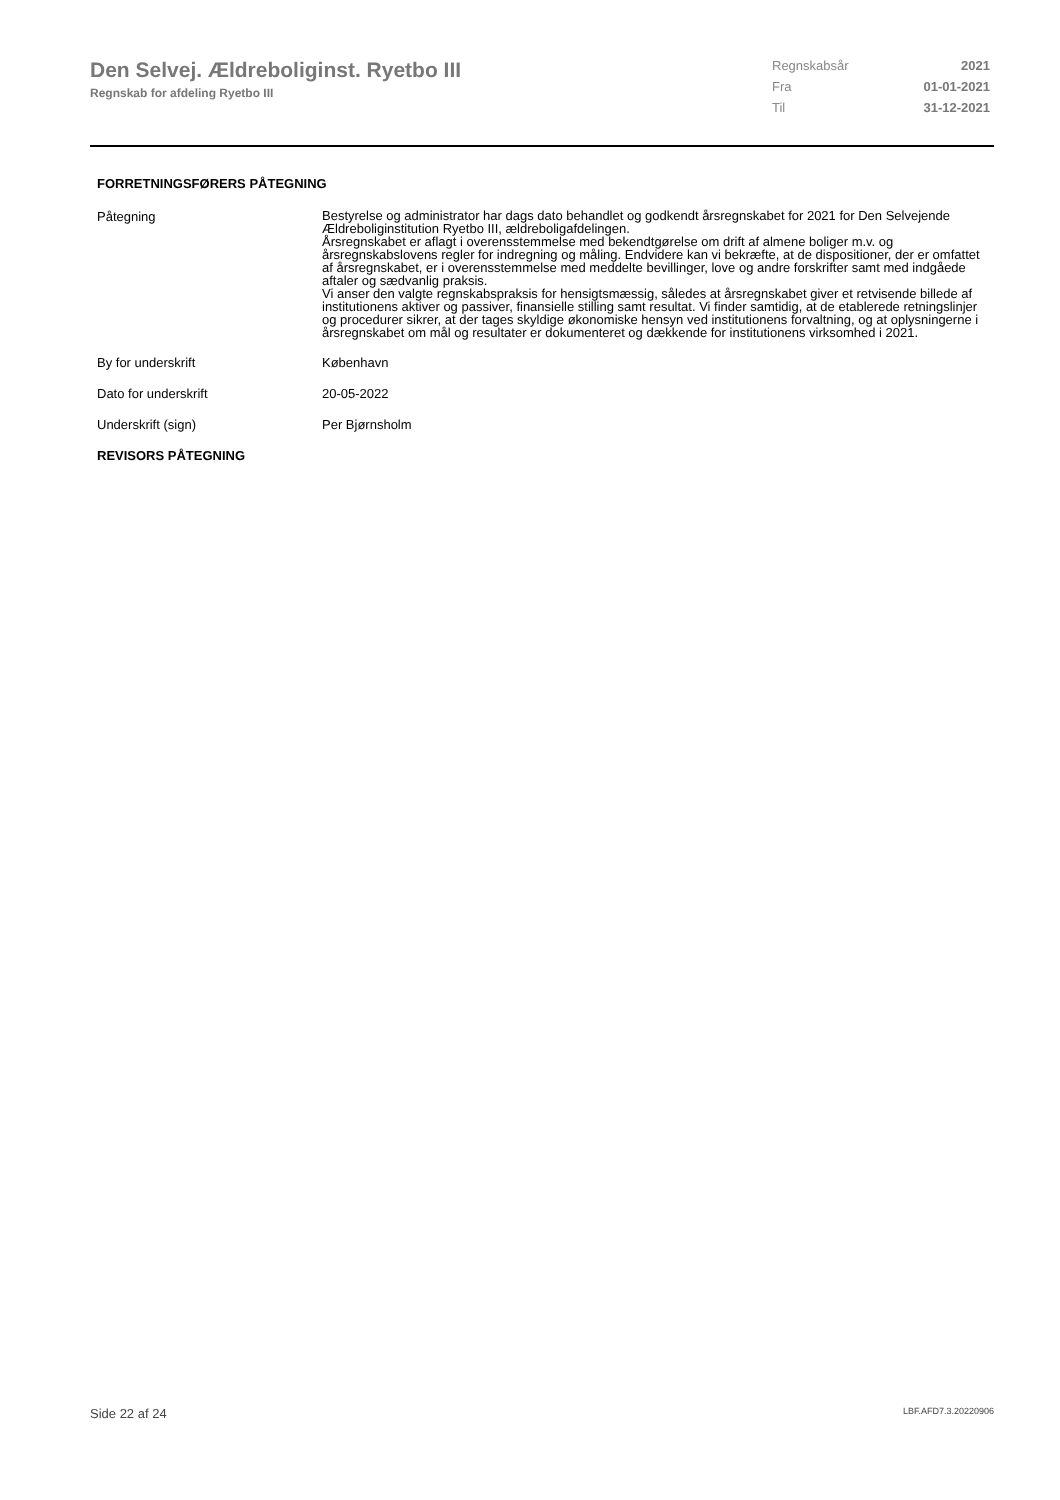Den Selvej. Ældreboliginst. Ryetbo III
Regnskab for afdeling Ryetbo III
Regnskabsår 2021
Fra 01-01-2021
Til 31-12-2021
FORRETNINGSFØRERS PÅTEGNING
Påtegning
Bestyrelse og administrator har dags dato behandlet og godkendt årsregnskabet for 2021 for Den Selvejende Ældreboliginstitution Ryetbo III, ældreboligafdelingen.
Årsregnskabet er aflagt i overensstemmelse med bekendtgørelse om drift af almene boliger m.v. og årsregnskabslovens regler for indregning og måling. Endvidere kan vi bekræfte, at de dispositioner, der er omfattet af årsregnskabet, er i overensstemmelse med meddelte bevillinger, love og andre forskrifter samt med indgåede aftaler og sædvanlig praksis.
Vi anser den valgte regnskabspraksis for hensigtsmæssig, således at årsregnskabet giver et retvisende billede af institutionens aktiver og passiver, finansielle stilling samt resultat. Vi finder samtidig, at de etablerede retningslinjer og procedurer sikrer, at der tages skyldige økonomiske hensyn ved institutionens forvaltning, og at oplysningerne i årsregnskabet om mål og resultater er dokumenteret og dækkende for institutionens virksomhed i 2021.
By for underskrift København
Dato for underskrift 20-05-2022
Underskrift (sign) Per Bjørnsholm
REVISORS PÅTEGNING
Side 22 af 24 LBF.AFD7.3.20220906